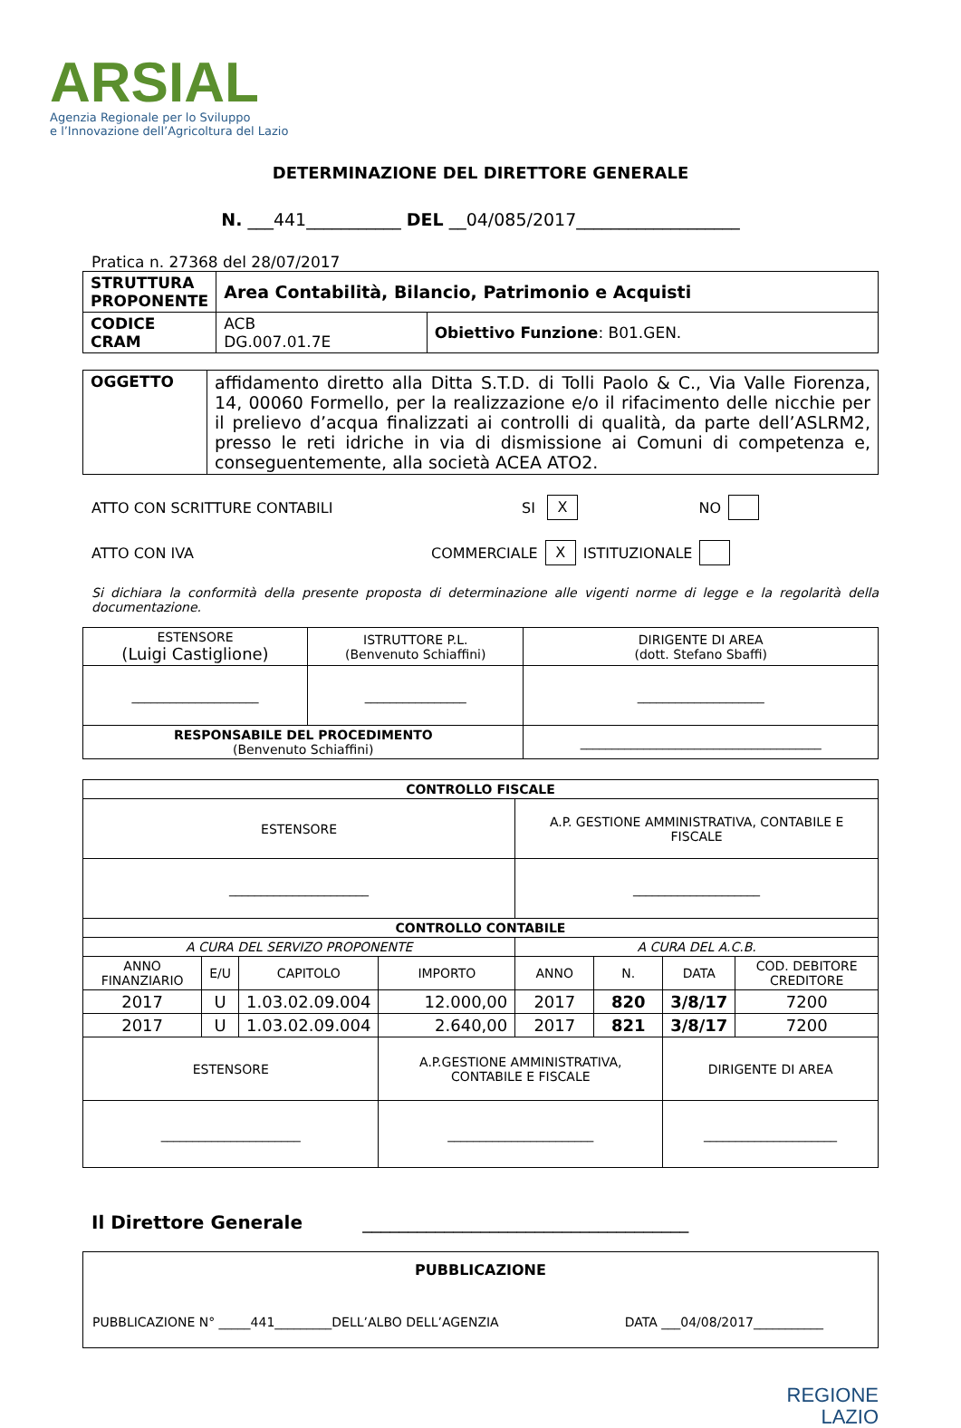ARSIAL
Agenzia Regionale per lo Sviluppo
e l’Innovazione dell’Agricoltura del Lazio
DETERMINAZIONE DEL DIRETTORE GENERALE
N. ___441___________ DEL __04/085/2017___________________
Pratica n. 27368 del 28/07/2017
| STRUTTURA PROPONENTE | Area Contabilità, Bilancio, Patrimonio e Acquisti | |
| CODICE CRAM | ACB DG.007.01.7E | Obiettivo Funzione : B01.GEN. |
| OGGETTO | affidamento diretto alla Ditta S.T.D. di Tolli Paolo & C., Via Valle Fiorenza, 14, 00060 Formello, per la realizzazione e/o il rifacimento delle nicchie per il prelievo d’acqua finalizzati ai controlli di qualità, da parte dell’ASLRM2, presso le reti idriche in via di dismissione ai Comuni di competenza e, conseguentemente, alla società ACEA ATO2. |
ATTO CON SCRITTURE CONTABILI SI X NO
ATTO CON IVA COMMERCIALE X ISTITUZIONALE
Si dichiara la conformità della presente proposta di determinazione alle vigenti norme di legge e la regolarità della documentazione.
| ESTENSORE (Luigi Castiglione) | ISTRUTTORE P.L. (Benvenuto Schiaffini) | DIRIGENTE DI AREA (dott. Stefano Sbaffi) |
| ____________________ | ________________ | ____________________ |
| RESPONSABILE DEL PROCEDIMENTO (Benvenuto Schiaffini) | | ______________________________________ |
| CONTROLLO FISCALE | | | | | | | |
| ESTENSORE | | | | A.P. GESTIONE AMMINISTRATIVA, CONTABILE E FISCALE | | | |
| ______________________ | | | | ____________________ | | | |
| CONTROLLO CONTABILE | | | | | | | |
| A CURA DEL SERVIZO PROPONENTE | | | | A CURA DEL A.C.B. | | | |
| ANNO FINANZIARIO | E/U | CAPITOLO | IMPORTO | ANNO | N. | DATA | COD. DEBITORE CREDITORE |
| 2017 | U | 1.03.02.09.004 | 12.000,00 | 2017 | 820 | 3/8/17 | 7200 |
| 2017 | U | 1.03.02.09.004 | 2.640,00 | 2017 | 821 | 3/8/17 | 7200 |
| ESTENSORE | | | A.P.GESTIONE AMMINISTRATIVA, CONTABILE E FISCALE | | | DIRIGENTE DI AREA | |
| ______________________ | | | _______________________ | | | _____________________ | |
Il Direttore Generale ____________________________________
| PUBBLICAZIONE PUBBLICAZIONE N° _____441_________DELL’ALBO DELL’AGENZIA DATA ___04/08/2017___________ |
REGIONE
LAZIO